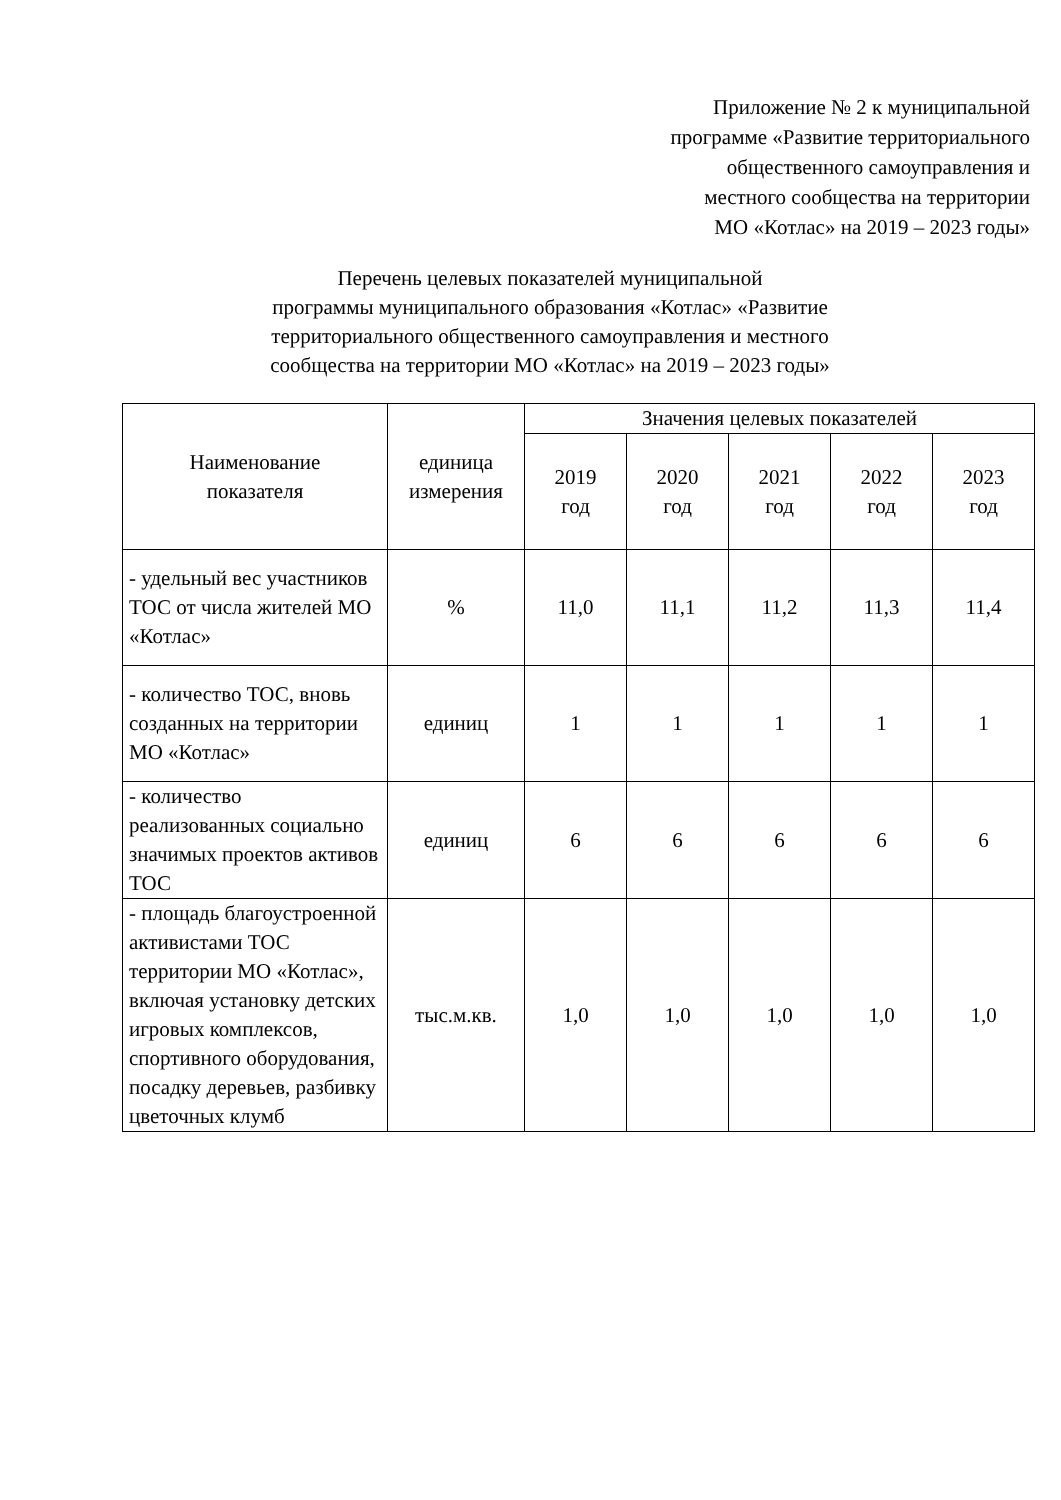Приложение № 2 к муниципальной
программе «Развитие территориального
общественного самоуправления и
местного сообщества на территории
МО «Котлас» на 2019 – 2023 годы»
Перечень целевых показателей муниципальной
программы муниципального образования «Котлас» «Развитие
территориального общественного самоуправления и местного
сообщества на территории МО «Котлас» на 2019 – 2023 годы»
| Наименование показателя | единица измерения | Значения целевых показателей | | | | |
| --- | --- | --- | --- | --- | --- | --- |
| | | 2019 год | 2020 год | 2021 год | 2022 год | 2023 год |
| - удельный вес участников ТОС от числа жителей МО «Котлас» | % | 11,0 | 11,1 | 11,2 | 11,3 | 11,4 |
| - количество ТОС, вновь созданных на территории МО «Котлас» | единиц | 1 | 1 | 1 | 1 | 1 |
| - количество реализованных социально значимых проектов активов ТОС | единиц | 6 | 6 | 6 | 6 | 6 |
| - площадь благоустроенной активистами ТОС территории МО «Котлас», включая установку детских игровых комплексов, спортивного оборудования, посадку деревьев, разбивку цветочных клумб | тыс.м.кв. | 1,0 | 1,0 | 1,0 | 1,0 | 1,0 |